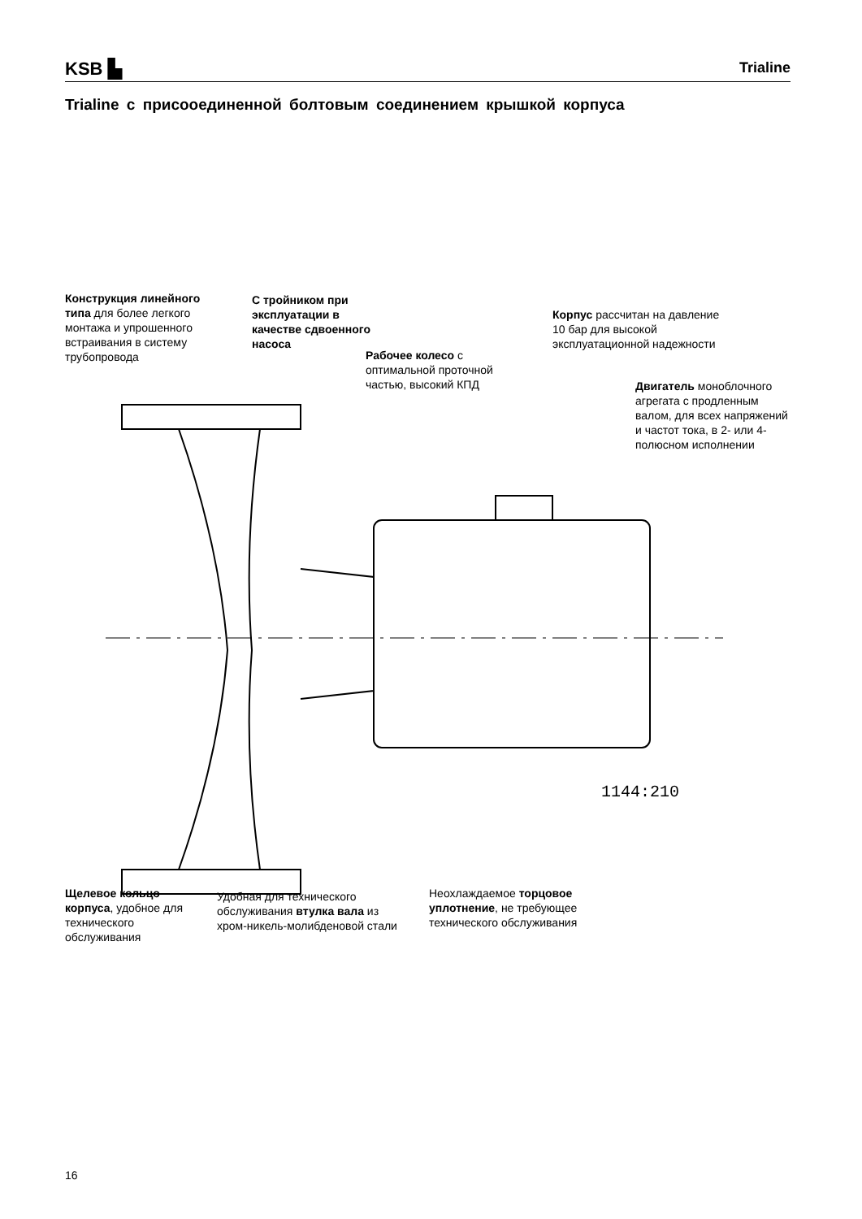KSB ▙
Trialine
Trialine с присооединенной болтовым соединением крышкой корпуса
Конструкция линейного типа для более легкого монтажа и упрошенного встраивания в систему трубопровода
С тройником при эксплуатации в качестве сдвоенного насоса
Рабочее колесо с оптимальной проточной частью, высокий КПД
Корпус рассчитан на давление 10 бар для высокой эксплуатационной надежности
Двигатель моноблочного агрегата с продленным валом, для всех напряжений и частот тока, в 2- или 4-полюсном исполнении
1144:210
Щелевое кольцо корпуса, удобное для технического обслуживания
Удобная для технического обслуживания втулка вала из хром-никель-молибденовой стали
Неохлаждаемое торцовое уплотнение, не требующее технического обслуживания
16